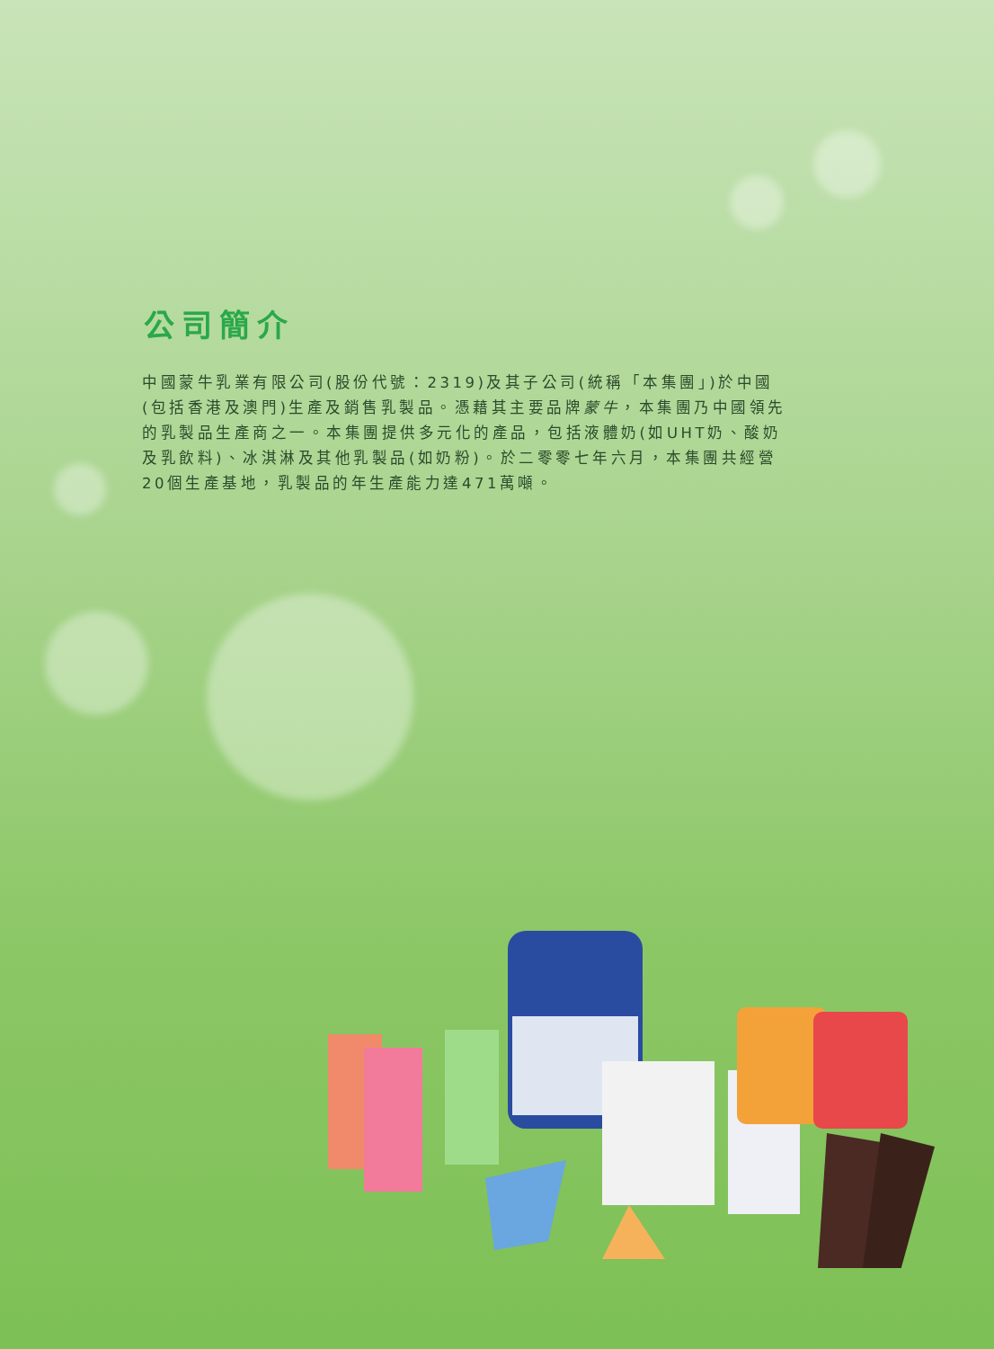公司簡介
中國蒙牛乳業有限公司(股份代號：2319)及其子公司(統稱「本集團」)於中國(包括香港及澳門)生產及銷售乳製品。憑藉其主要品牌蒙牛，本集團乃中國領先的乳製品生產商之一。本集團提供多元化的產品，包括液體奶(如UHT奶、酸奶及乳飲料)、冰淇淋及其他乳製品(如奶粉)。於二零零七年六月，本集團共經營20個生產基地，乳製品的年生產能力達471萬噸。